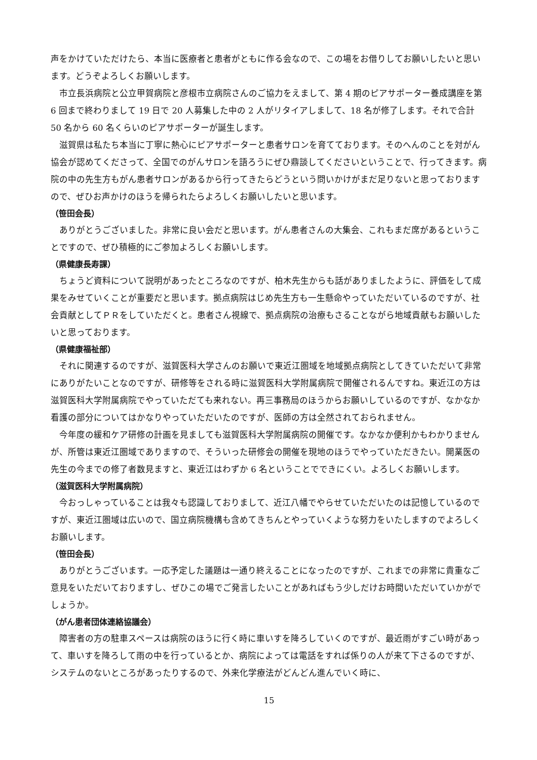声をかけていただけたら、本当に医療者と患者がともに作る会なので、この場をお借りしてお願いしたいと思います。どうぞよろしくお願いします。
市立長浜病院と公立甲賀病院と彦根市立病院さんのご協力をえまして、第 4 期のピアサポーター養成講座を第 6 回まで終わりまして 19 日で 20 人募集した中の 2 人がリタイアしまして、18 名が修了します。それで合計 50 名から 60 名くらいのピアサポーターが誕生します。
滋賀県は私たち本当に丁寧に熱心にピアサポーターと患者サロンを育てております。そのへんのことを対がん協会が認めてくださって、全国でのがんサロンを語ろうにぜひ鼎談してくださいということで、行ってきます。病院の中の先生方もがん患者サロンがあるから行ってきたらどうという問いかけがまだ足りないと思っておりますので、ぜひお声かけのほうを帰られたらよろしくお願いしたいと思います。
（笹田会長）
ありがとうございました。非常に良い会だと思います。がん患者さんの大集会、これもまだ席があるということですので、ぜひ積極的にご参加よろしくお願いします。
（県健康長寿課）
ちょうど資料について説明があったところなのですが、柏木先生からも話がありましたように、評価をして成果をみせていくことが重要だと思います。拠点病院はじめ先生方も一生懸命やっていただいているのですが、社会貢献としてＰＲをしていただくと。患者さん視線で、拠点病院の治療もさることながら地域貢献もお願いしたいと思っております。
（県健康福祉部）
それに関連するのですが、滋賀医科大学さんのお願いで東近江圏域を地域拠点病院としてきていただいて非常にありがたいことなのですが、研修等をされる時に滋賀医科大学附属病院で開催されるんですね。東近江の方は滋賀医科大学附属病院でやっていただても来れない。再三事務局のほうからお願いしているのですが、なかなか看護の部分についてはかなりやっていただいたのですが、医師の方は全然されておられません。
今年度の緩和ケア研修の計画を見ましても滋賀医科大学附属病院の開催です。なかなか便利かもわかりませんが、所管は東近江圏域でありますので、そういった研修会の開催を現地のほうでやっていただきたい。開業医の先生の今までの修了者数見ますと、東近江はわずか 6 名ということでできにくい。よろしくお願いします。
（滋賀医科大学附属病院）
今おっしゃっていることは我々も認識しておりまして、近江八幡でやらせていただいたのは記憶しているのですが、東近江圏域は広いので、国立病院機構も含めてきちんとやっていくような努力をいたしますのでよろしくお願いします。
（笹田会長）
ありがとうございます。一応予定した議題は一通り終えることになったのですが、これまでの非常に貴重なご意見をいただいておりますし、ぜひこの場でご発言したいことがあればもう少しだけお時間いただいていかがでしょうか。
（がん患者団体連絡協議会）
障害者の方の駐車スペースは病院のほうに行く時に車いすを降ろしていくのですが、最近雨がすごい時があって、車いすを降ろして雨の中を行っているとか、病院によっては電話をすれば係りの人が来て下さるのですが、システムのないところがあったりするので、外来化学療法がどんどん進んでいく時に、
15